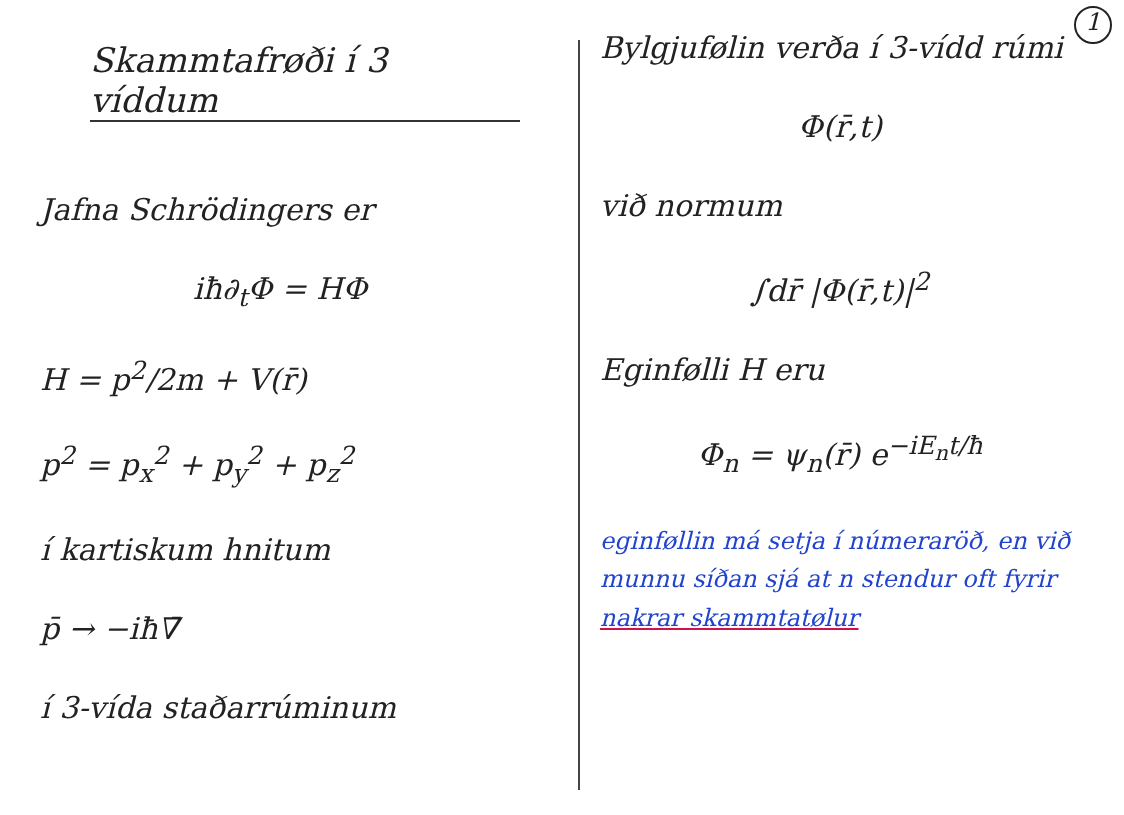1
Skammtafrøði í 3 víddum
Jafna Schrödingers er
iħ∂<sub>t</sub>Φ = HΦ
H = p<sup>2</sup>/2m + V(r̄)
p<sup>2</sup> = p<sub>x</sub><sup>2</sup> + p<sub>y</sub><sup>2</sup> + p<sub>z</sub><sup>2</sup>
í kartiskum hnitum
p̄ → −iħ∇̄
í 3-vída staðarrúminum
Bylgjufølin verða í 3-vídd rúmi
Φ(r̄,t)
við normum
∫dr̄ |Φ(r̄,t)|<sup>2</sup>
Eginfølli H eru
Φ<sub>n</sub> = ψ<sub>n</sub>(r̄) e<sup>−iE<sub>n</sub>t/ħ</sup>
eginføllin má setja í númeraröð, en við munnu síðan sjá at n stendur oft fyrir nakrar skammtatølur